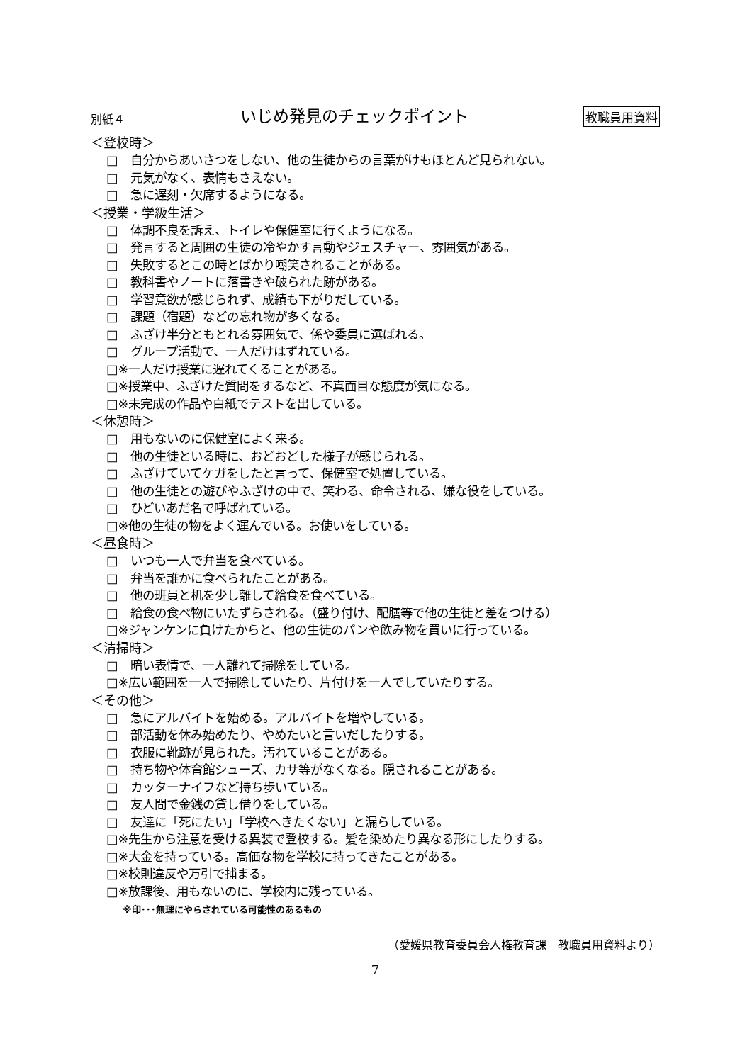別紙４ いじめ発見のチェックポイント 教職員用資料
＜登校時＞
□　自分からあいさつをしない、他の生徒からの言葉がけもほとんど見られない。
□　元気がなく、表情もさえない。
□　急に遅刻・欠席するようになる。
＜授業・学級生活＞
□　体調不良を訴え、トイレや保健室に行くようになる。
□　発言すると周囲の生徒の冷やかす言動やジェスチャー、雰囲気がある。
□　失敗するとこの時とばかり嘲笑されることがある。
□　教科書やノートに落書きや破られた跡がある。
□　学習意欲が感じられず、成績も下がりだしている。
□　課題（宿題）などの忘れ物が多くなる。
□　ふざけ半分ともとれる雰囲気で、係や委員に選ばれる。
□　グループ活動で、一人だけはずれている。
□※一人だけ授業に遅れてくることがある。
□※授業中、ふざけた質問をするなど、不真面目な態度が気になる。
□※未完成の作品や白紙でテストを出している。
＜休憩時＞
□　用もないのに保健室によく来る。
□　他の生徒といる時に、おどおどした様子が感じられる。
□　ふざけていてケガをしたと言って、保健室で処置している。
□　他の生徒との遊びやふざけの中で、笑わる、命令される、嫌な役をしている。
□　ひどいあだ名で呼ばれている。
□※他の生徒の物をよく運んでいる。お使いをしている。
＜昼食時＞
□　いつも一人で弁当を食べている。
□　弁当を誰かに食べられたことがある。
□　他の班員と机を少し離して給食を食べている。
□　給食の食べ物にいたずらされる。（盛り付け、配膳等で他の生徒と差をつける）
□※ジャンケンに負けたからと、他の生徒のパンや飲み物を買いに行っている。
＜清掃時＞
□　暗い表情で、一人離れて掃除をしている。
□※広い範囲を一人で掃除していたり、片付けを一人でしていたりする。
＜その他＞
□　急にアルバイトを始める。アルバイトを増やしている。
□　部活動を休み始めたり、やめたいと言いだしたりする。
□　衣服に靴跡が見られた。汚れていることがある。
□　持ち物や体育館シューズ、カサ等がなくなる。隠されることがある。
□　カッターナイフなど持ち歩いている。
□　友人間で金銭の貸し借りをしている。
□　友達に「死にたい」「学校へきたくない」と漏らしている。
□※先生から注意を受ける異装で登校する。髪を染めたり異なる形にしたりする。
□※大金を持っている。高価な物を学校に持ってきたことがある。
□※校則違反や万引で捕まる。
□※放課後、用もないのに、学校内に残っている。
※印･･･無理にやらされている可能性のあるもの
（愛媛県教育委員会人権教育課　教職員用資料より）
7